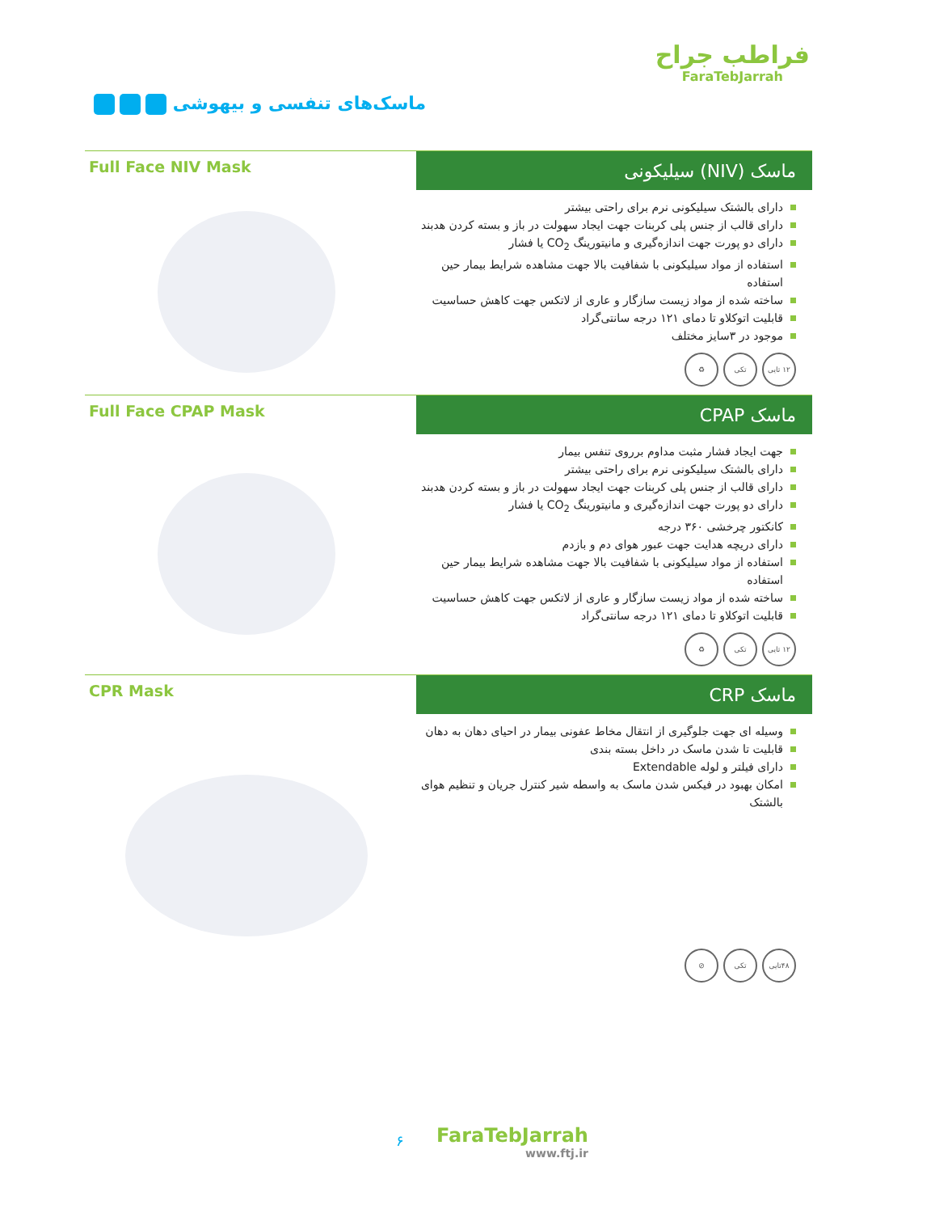ماسک‌های تنفسی و بیهوشی
فراطب جراح
FaraTebJarrah
Full Face NIV Mask
ماسک (NIV) سیلیکونی
دارای بالشتک سیلیکونی نرم برای راحتی بیشتر
دارای قالب از جنس پلی کربنات جهت ایجاد سهولت در باز و بسته کردن هدبند
دارای دو پورت جهت اندازه‌گیری و مانیتورینگ CO<sub>2</sub> یا فشار
استفاده از مواد سیلیکونی با شفافیت بالا جهت مشاهده شرایط بیمار حین استفاده
ساخته شده از مواد زیست سازگار و عاری از لاتکس جهت کاهش حساسیت
قابلیت اتوکلاو تا دمای ۱۲۱ درجه سانتی‌گراد
موجود در ۳سایز مختلف
۱۲ تایی تکی ♻
Full Face CPAP Mask
ماسک CPAP
جهت ایجاد فشار مثبت مداوم برروی تنفس بیمار
دارای بالشتک سیلیکونی نرم برای راحتی بیشتر
دارای قالب از جنس پلی کربنات جهت ایجاد سهولت در باز و بسته کردن هدبند
دارای دو پورت جهت اندازه‌گیری و مانیتورینگ CO<sub>2</sub> یا فشار
کانکتور چرخشی ۳۶۰ درجه
دارای دریچه هدایت جهت عبور هوای دم و بازدم
استفاده از مواد سیلیکونی با شفافیت بالا جهت مشاهده شرایط بیمار حین استفاده
ساخته شده از مواد زیست سازگار و عاری از لاتکس جهت کاهش حساسیت
قابلیت اتوکلاو تا دمای ۱۲۱ درجه سانتی‌گراد
۱۲ تایی تکی ♻
CPR Mask
ماسک CRP
وسیله ای جهت جلوگیری از انتقال مخاط عفونی بیمار در احیای دهان به دهان
قابلیت تا شدن ماسک در داخل بسته بندی
دارای فیلتر و لوله Extendable
امکان بهبود در فیکس شدن ماسک به واسطه شیر کنترل جریان و تنظیم هوای بالشتک
۴۸تایی تکی ⊘
۶ FaraTebJarrah
www.ftj.ir